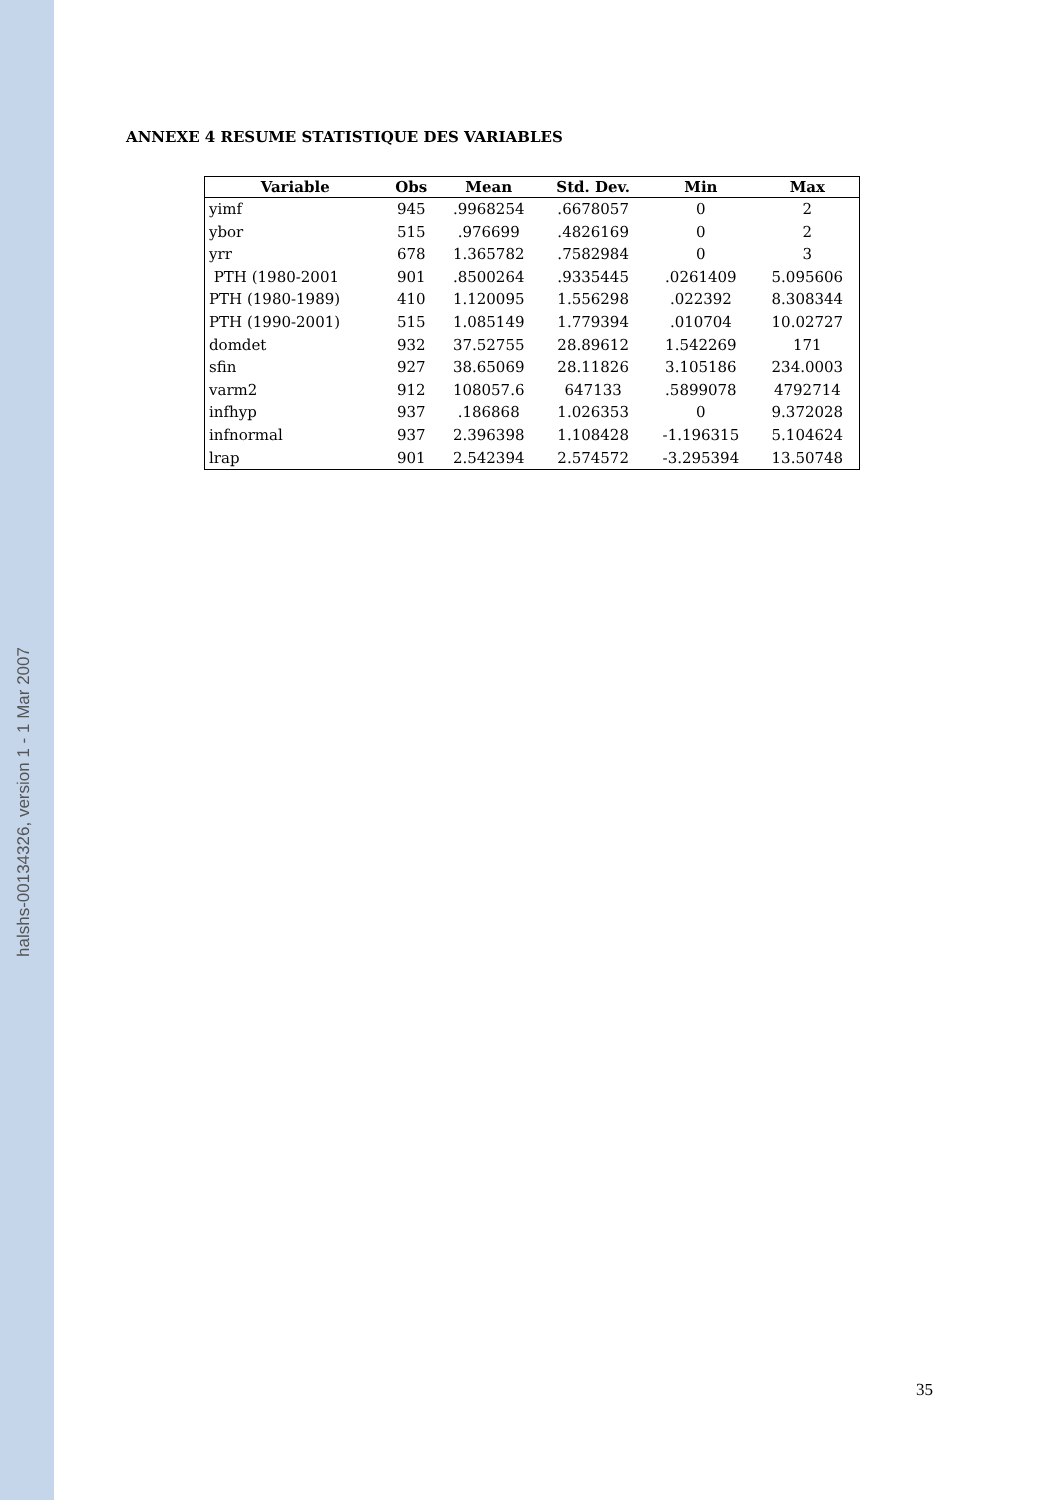halshs-00134326, version 1 - 1 Mar 2007
ANNEXE 4 RESUME STATISTIQUE DES VARIABLES
| Variable | Obs | Mean | Std. Dev. | Min | Max |
| --- | --- | --- | --- | --- | --- |
| yimf | 945 | .9968254 | .6678057 | 0 | 2 |
| ybor | 515 | .976699 | .4826169 | 0 | 2 |
| yrr | 678 | 1.365782 | .7582984 | 0 | 3 |
| PTH (1980-2001 | 901 | .8500264 | .9335445 | .0261409 | 5.095606 |
| PTH (1980-1989) | 410 | 1.120095 | 1.556298 | .022392 | 8.308344 |
| PTH (1990-2001) | 515 | 1.085149 | 1.779394 | .010704 | 10.02727 |
| domdet | 932 | 37.52755 | 28.89612 | 1.542269 | 171 |
| sfin | 927 | 38.65069 | 28.11826 | 3.105186 | 234.0003 |
| varm2 | 912 | 108057.6 | 647133 | .5899078 | 4792714 |
| infhyp | 937 | .186868 | 1.026353 | 0 | 9.372028 |
| infnormal | 937 | 2.396398 | 1.108428 | -1.196315 | 5.104624 |
| lrap | 901 | 2.542394 | 2.574572 | -3.295394 | 13.50748 |
35